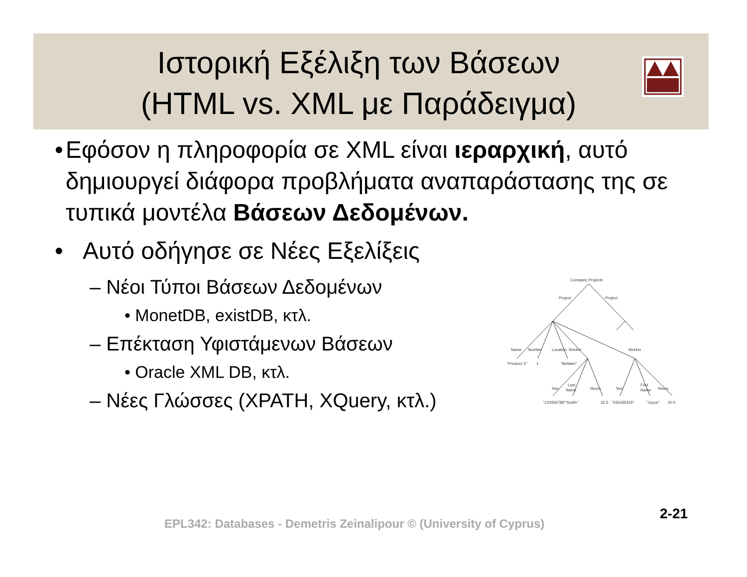Ιστορική Εξέλιξη των Βάσεων
(HTML vs. XML με Παράδειγμα)
• Εφόσον η πληροφορία σε XML είναι ιεραρχική, αυτό δημιουργεί διάφορα προβλήματα αναπαράστασης της σε τυπικά μοντέλα Βάσεων Δεδομένων.
• Αυτό οδήγησε σε Νέες Εξελίξεις
– Νέοι Τύποι Βάσεων Δεδομένων
• MonetDB, existDB, κτλ.
– Επέκταση Υφιστάμενων Βάσεων
• Oracle XML DB, κτλ.
– Νέες Γλώσσες (XPATH, XQuery, κτλ.)
Company Projects
Project
Project
Name
Number
Location
Worker
Worker
"Product X"
1
"Bellaire"
Ssn
Last
Name
Hours
Ssn
First
Name
Hours
"123456789"
"Smith"
32.5
"435435435"
"Joyce"
20.0
EPL342: Databases - Demetris Zeinalipour © (University of Cyprus)
2-21